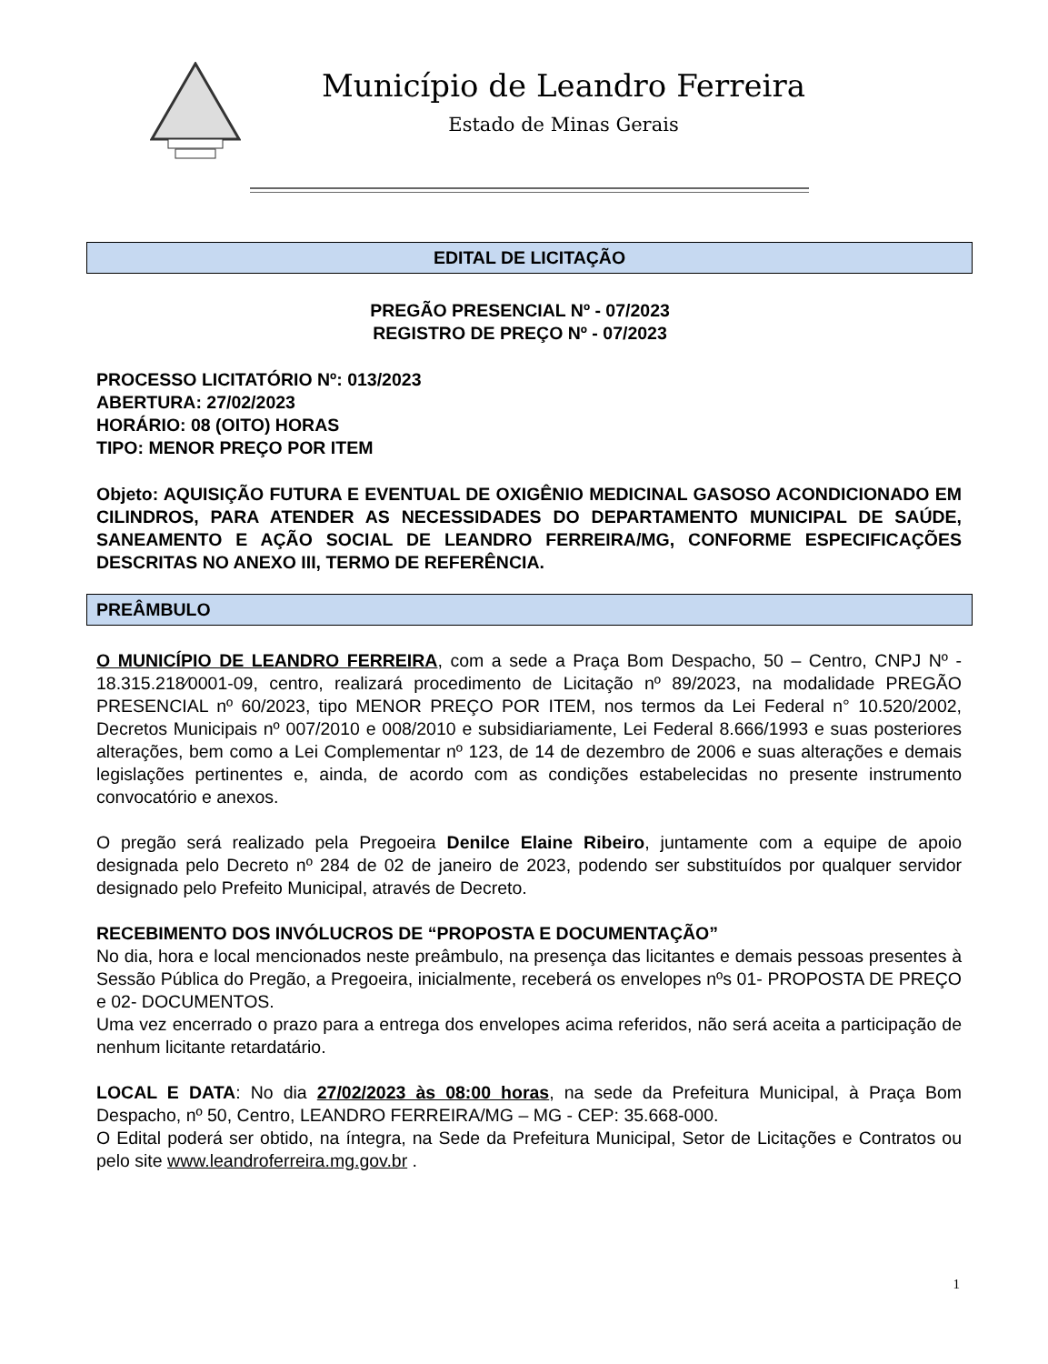Município de Leandro Ferreira
Estado de Minas Gerais
EDITAL DE LICITAÇÃO
PREGÃO PRESENCIAL Nº - 07/2023
REGISTRO DE PREÇO Nº - 07/2023
PROCESSO LICITATÓRIO Nº: 013/2023
ABERTURA: 27/02/2023
HORÁRIO: 08 (OITO) HORAS
TIPO: MENOR PREÇO POR ITEM
Objeto: AQUISIÇÃO FUTURA E EVENTUAL DE OXIGÊNIO MEDICINAL GASOSO ACONDICIONADO EM CILINDROS, PARA ATENDER AS NECESSIDADES DO DEPARTAMENTO MUNICIPAL DE SAÚDE, SANEAMENTO E AÇÃO SOCIAL DE LEANDRO FERREIRA/MG, CONFORME ESPECIFICAÇÕES DESCRITAS NO ANEXO III, TERMO DE REFERÊNCIA.
PREÂMBULO
O MUNICÍPIO DE LEANDRO FERREIRA, com a sede a Praça Bom Despacho, 50 – Centro, CNPJ Nº - 18.315.218⁄0001-09, centro, realizará procedimento de Licitação nº 89/2023, na modalidade PREGÃO PRESENCIAL nº 60/2023, tipo MENOR PREÇO POR ITEM, nos termos da Lei Federal n° 10.520/2002, Decretos Municipais nº 007/2010 e 008/2010 e subsidiariamente, Lei Federal 8.666/1993 e suas posteriores alterações, bem como a Lei Complementar nº 123, de 14 de dezembro de 2006 e suas alterações e demais legislações pertinentes e, ainda, de acordo com as condições estabelecidas no presente instrumento convocatório e anexos.
O pregão será realizado pela Pregoeira Denilce Elaine Ribeiro, juntamente com a equipe de apoio designada pelo Decreto nº 284 de 02 de janeiro de 2023, podendo ser substituídos por qualquer servidor designado pelo Prefeito Municipal, através de Decreto.
RECEBIMENTO DOS INVÓLUCROS DE “PROPOSTA E DOCUMENTAÇÃO”
No dia, hora e local mencionados neste preâmbulo, na presença das licitantes e demais pessoas presentes à Sessão Pública do Pregão, a Pregoeira, inicialmente, receberá os envelopes nºs 01- PROPOSTA DE PREÇO e 02- DOCUMENTOS.
Uma vez encerrado o prazo para a entrega dos envelopes acima referidos, não será aceita a participação de nenhum licitante retardatário.
LOCAL E DATA: No dia 27/02/2023 às 08:00 horas, na sede da Prefeitura Municipal, à Praça Bom Despacho, nº 50, Centro, LEANDRO FERREIRA/MG – MG - CEP: 35.668-000.
O Edital poderá ser obtido, na íntegra, na Sede da Prefeitura Municipal, Setor de Licitações e Contratos ou pelo site www.leandroferreira.mg.gov.br .
1